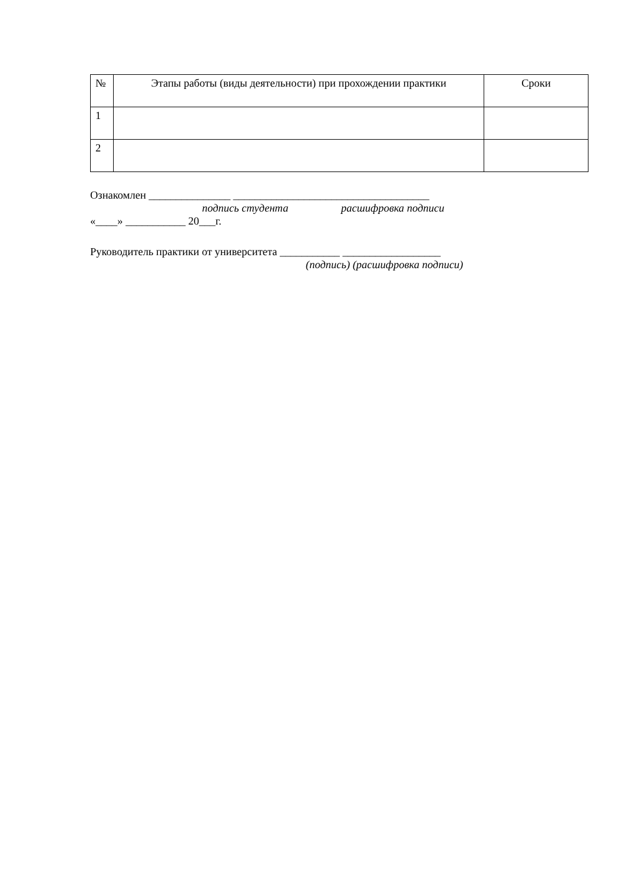| № | Этапы работы (виды деятельности) при прохождении практики | Сроки |
| --- | --- | --- |
| 1 | | |
| 2 | | |
Ознакомлен _______________ ____________________________________
подпись студента расшифровка подписи
«____» ___________ 20___г.
Руководитель практики от университета ___________ __________________
(подпись) (расшифровка подписи)